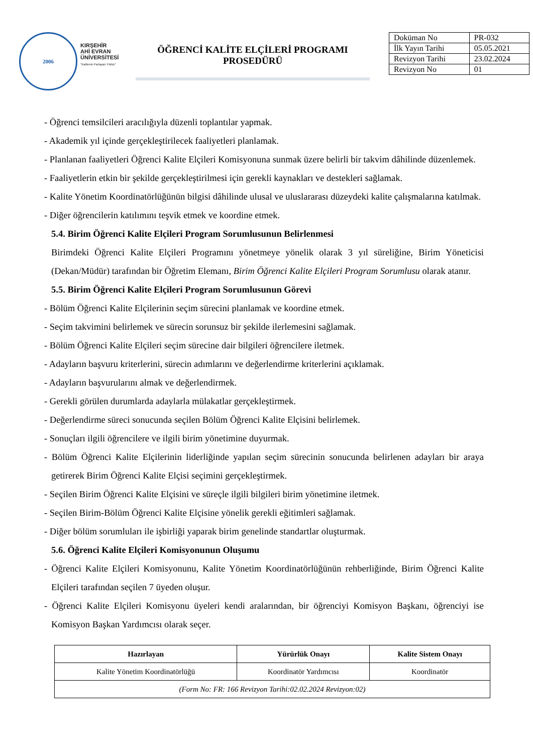2006
KIRŞEHİR
AHİ EVRAN
ÜNİVERSİTESİ
"Kalitenin Parlayan Yıldızı"
ÖĞRENCİ KALİTE ELÇİLERİ PROGRAMI
PROSEDÜRÜ
| Doküman No | PR-032 |
| İlk Yayın Tarihi | 05.05.2021 |
| Revizyon Tarihi | 23.02.2024 |
| Revizyon No | 01 |
- Öğrenci temsilcileri aracılığıyla düzenli toplantılar yapmak.
- Akademik yıl içinde gerçekleştirilecek faaliyetleri planlamak.
- Planlanan faaliyetleri Öğrenci Kalite Elçileri Komisyonuna sunmak üzere belirli bir takvim dâhilinde düzenlemek.
- Faaliyetlerin etkin bir şekilde gerçekleştirilmesi için gerekli kaynakları ve destekleri sağlamak.
- Kalite Yönetim Koordinatörlüğünün bilgisi dâhilinde ulusal ve uluslararası düzeydeki kalite çalışmalarına katılmak.
- Diğer öğrencilerin katılımını teşvik etmek ve koordine etmek.
5.4. Birim Öğrenci Kalite Elçileri Program Sorumlusunun Belirlenmesi
Birimdeki Öğrenci Kalite Elçileri Programını yönetmeye yönelik olarak 3 yıl süreliğine, Birim Yöneticisi (Dekan/Müdür) tarafından bir Öğretim Elemanı, Birim Öğrenci Kalite Elçileri Program Sorumlusu olarak atanır.
5.5. Birim Öğrenci Kalite Elçileri Program Sorumlusunun Görevi
- Bölüm Öğrenci Kalite Elçilerinin seçim sürecini planlamak ve koordine etmek.
- Seçim takvimini belirlemek ve sürecin sorunsuz bir şekilde ilerlemesini sağlamak.
- Bölüm Öğrenci Kalite Elçileri seçim sürecine dair bilgileri öğrencilere iletmek.
- Adayların başvuru kriterlerini, sürecin adımlarını ve değerlendirme kriterlerini açıklamak.
- Adayların başvurularını almak ve değerlendirmek.
- Gerekli görülen durumlarda adaylarla mülakatlar gerçekleştirmek.
- Değerlendirme süreci sonucunda seçilen Bölüm Öğrenci Kalite Elçisini belirlemek.
- Sonuçları ilgili öğrencilere ve ilgili birim yönetimine duyurmak.
- Bölüm Öğrenci Kalite Elçilerinin liderliğinde yapılan seçim sürecinin sonucunda belirlenen adayları bir araya getirerek Birim Öğrenci Kalite Elçisi seçimini gerçekleştirmek.
- Seçilen Birim Öğrenci Kalite Elçisini ve süreçle ilgili bilgileri birim yönetimine iletmek.
- Seçilen Birim-Bölüm Öğrenci Kalite Elçisine yönelik gerekli eğitimleri sağlamak.
- Diğer bölüm sorumluları ile işbirliği yaparak birim genelinde standartlar oluşturmak.
5.6. Öğrenci Kalite Elçileri Komisyonunun Oluşumu
- Öğrenci Kalite Elçileri Komisyonunu, Kalite Yönetim Koordinatörlüğünün rehberliğinde, Birim Öğrenci Kalite Elçileri tarafından seçilen 7 üyeden oluşur.
- Öğrenci Kalite Elçileri Komisyonu üyeleri kendi aralarından, bir öğrenciyi Komisyon Başkanı, öğrenciyi ise Komisyon Başkan Yardımcısı olarak seçer.
| Hazırlayan | Yürürlük Onayı | Kalite Sistem Onayı |
| --- | --- | --- |
| Kalite Yönetim Koordinatörlüğü | Koordinatör Yardımcısı | Koordinatör |
| (Form No: FR: 166 Revizyon Tarihi:02.02.2024 Revizyon:02) | | |